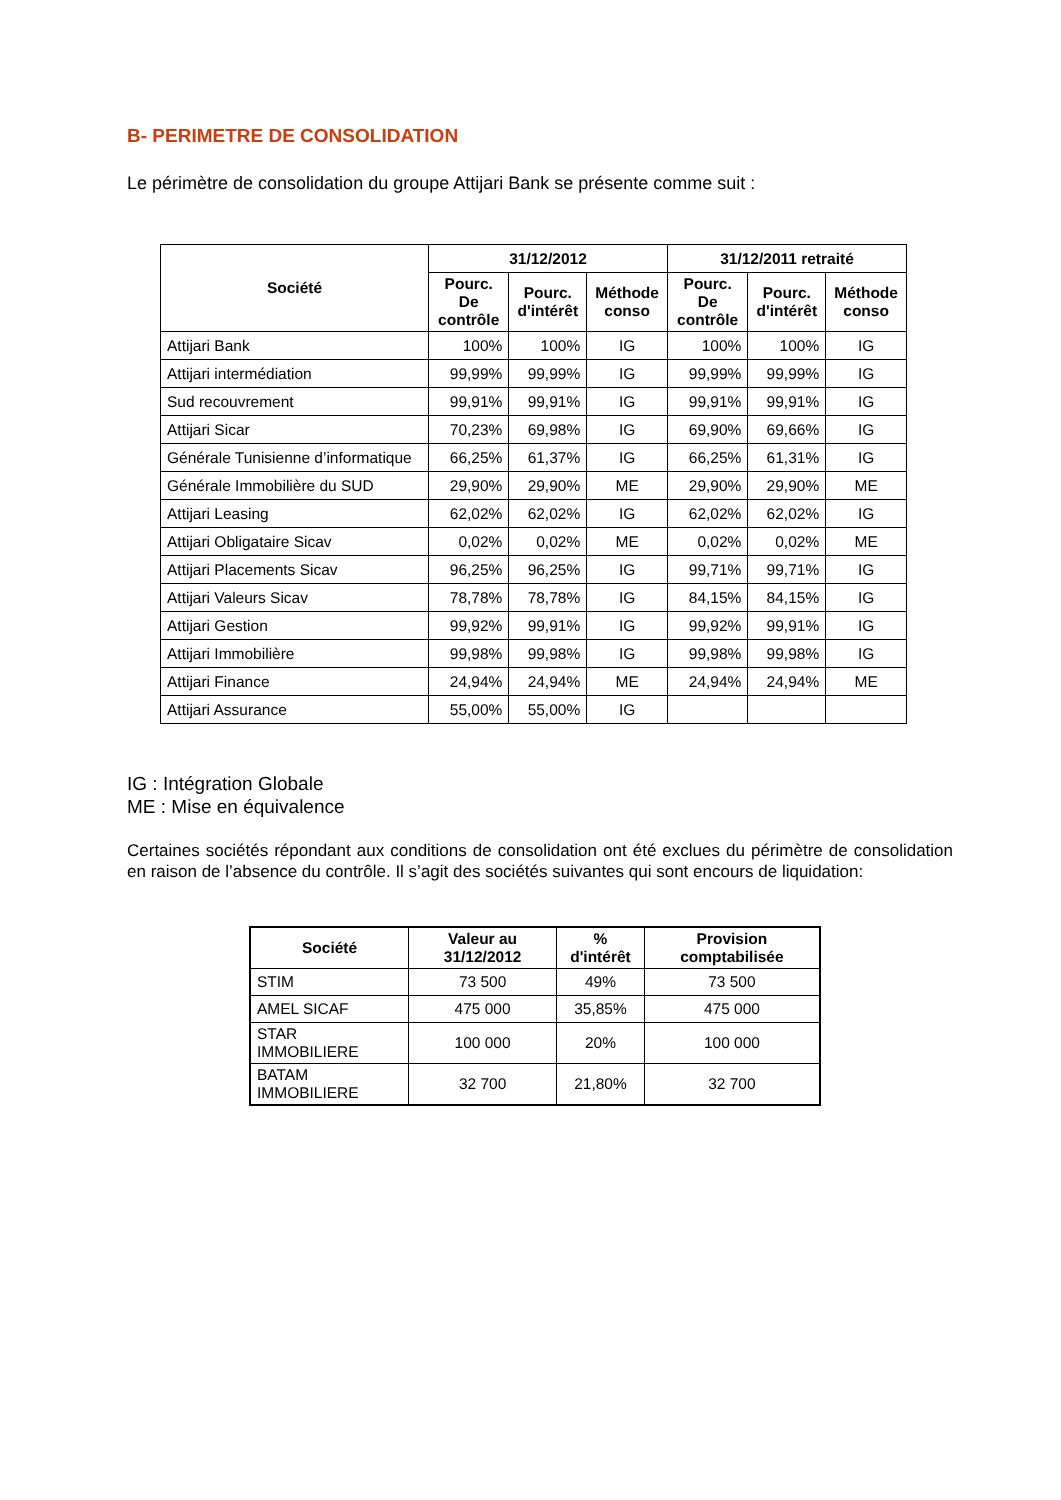B- PERIMETRE DE CONSOLIDATION
Le périmètre de consolidation du groupe Attijari Bank se présente comme suit :
| Société | 31/12/2012 | | | 31/12/2011 retraité | | |
| --- | --- | --- | --- | --- | --- | --- |
| | Pourc. De contrôle | Pourc. d'intérêt | Méthode conso | Pourc. De contrôle | Pourc. d'intérêt | Méthode conso |
| Attijari Bank | 100% | 100% | IG | 100% | 100% | IG |
| Attijari intermédiation | 99,99% | 99,99% | IG | 99,99% | 99,99% | IG |
| Sud recouvrement | 99,91% | 99,91% | IG | 99,91% | 99,91% | IG |
| Attijari Sicar | 70,23% | 69,98% | IG | 69,90% | 69,66% | IG |
| Générale Tunisienne d’informatique | 66,25% | 61,37% | IG | 66,25% | 61,31% | IG |
| Générale Immobilière du SUD | 29,90% | 29,90% | ME | 29,90% | 29,90% | ME |
| Attijari Leasing | 62,02% | 62,02% | IG | 62,02% | 62,02% | IG |
| Attijari Obligataire Sicav | 0,02% | 0,02% | ME | 0,02% | 0,02% | ME |
| Attijari Placements Sicav | 96,25% | 96,25% | IG | 99,71% | 99,71% | IG |
| Attijari Valeurs Sicav | 78,78% | 78,78% | IG | 84,15% | 84,15% | IG |
| Attijari Gestion | 99,92% | 99,91% | IG | 99,92% | 99,91% | IG |
| Attijari Immobilière | 99,98% | 99,98% | IG | 99,98% | 99,98% | IG |
| Attijari Finance | 24,94% | 24,94% | ME | 24,94% | 24,94% | ME |
| Attijari Assurance | 55,00% | 55,00% | IG | | | |
IG : Intégration Globale
ME : Mise en équivalence
Certaines sociétés répondant aux conditions de consolidation ont été exclues du périmètre de consolidation en raison de l’absence du contrôle. Il s’agit des sociétés suivantes qui sont encours de liquidation:
| Société | Valeur au 31/12/2012 | % d'intérêt | Provision comptabilisée |
| --- | --- | --- | --- |
| STIM | 73 500 | 49% | 73 500 |
| AMEL SICAF | 475 000 | 35,85% | 475 000 |
| STAR IMMOBILIERE | 100 000 | 20% | 100 000 |
| BATAM IMMOBILIERE | 32 700 | 21,80% | 32 700 |